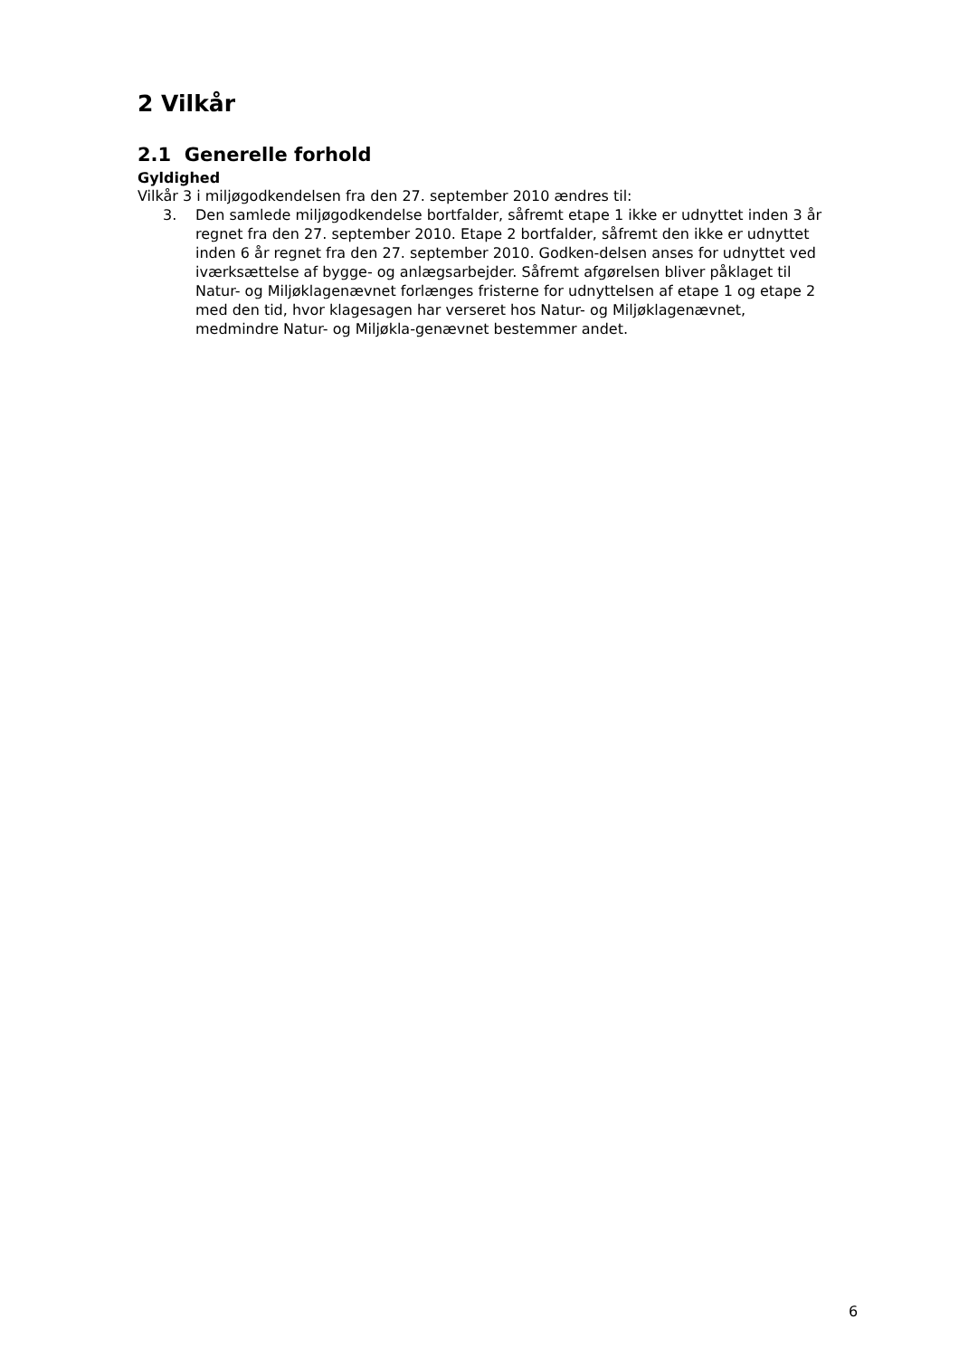2 Vilkår
2.1 Generelle forhold
Gyldighed
Vilkår 3 i miljøgodkendelsen fra den 27. september 2010 ændres til:
3. Den samlede miljøgodkendelse bortfalder, såfremt etape 1 ikke er udnyttet inden 3 år regnet fra den 27. september 2010. Etape 2 bortfalder, såfremt den ikke er udnyttet inden 6 år regnet fra den 27. september 2010. Godken-delsen anses for udnyttet ved iværksættelse af bygge- og anlægsarbejder. Såfremt afgørelsen bliver påklaget til Natur- og Miljøklagenævnet forlænges fristerne for udnyttelsen af etape 1 og etape 2 med den tid, hvor klagesagen har verseret hos Natur- og Miljøklagenævnet, medmindre Natur- og Miljøkla-genævnet bestemmer andet.
6